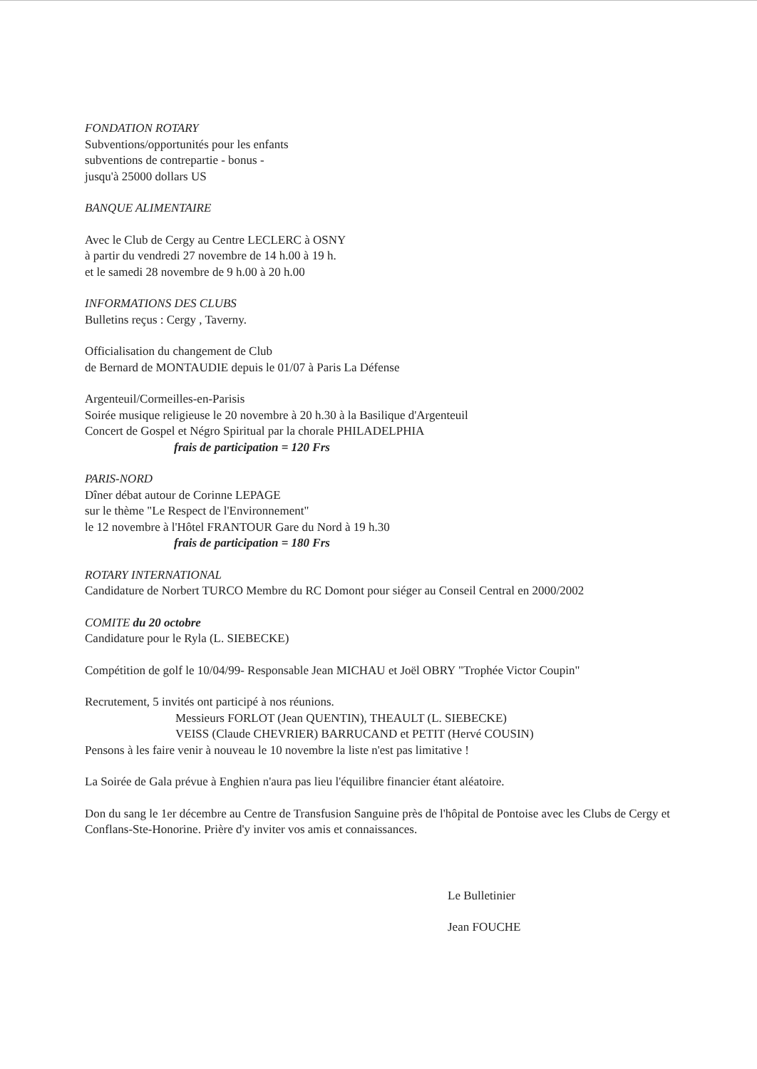FONDATION ROTARY
Subventions/opportunités pour les enfants
subventions de contrepartie - bonus -
jusqu'à 25000 dollars US
BANQUE ALIMENTAIRE
Avec le Club de Cergy au Centre LECLERC à OSNY
à partir du vendredi 27 novembre de 14 h.00 à 19 h.
et le samedi 28 novembre de 9 h.00 à 20 h.00
INFORMATIONS DES CLUBS
Bulletins reçus : Cergy , Taverny.
Officialisation du changement de Club
de Bernard de MONTAUDIE depuis le 01/07 à Paris La Défense
Argenteuil/Cormeilles-en-Parisis
Soirée musique religieuse le 20 novembre à 20 h.30 à la Basilique d'Argenteuil
Concert de Gospel et Négro Spiritual par la chorale PHILADELPHIA
frais de participation = 120 Frs
PARIS-NORD
Dîner débat autour de Corinne LEPAGE
sur le thème "Le Respect de l'Environnement"
le 12 novembre à l'Hôtel FRANTOUR Gare du Nord à 19 h.30
frais de participation = 180 Frs
ROTARY INTERNATIONAL
Candidature de Norbert TURCO Membre du RC Domont pour siéger au Conseil Central en 2000/2002
COMITE du 20 octobre
Candidature pour le Ryla (L. SIEBECKE)
Compétition de golf le 10/04/99- Responsable Jean MICHAU et Joël OBRY "Trophée Victor Coupin"
Recrutement, 5 invités ont participé à nos réunions.
Messieurs FORLOT (Jean QUENTIN), THEAULT (L. SIEBECKE)
VEISS (Claude CHEVRIER) BARRUCAND et PETIT (Hervé COUSIN)
Pensons à les faire venir à nouveau le 10 novembre la liste n'est pas limitative !
La Soirée de Gala prévue à Enghien n'aura pas lieu l'équilibre financier étant aléatoire.
Don du sang le 1er décembre au Centre de Transfusion Sanguine près de l'hôpital de Pontoise avec les Clubs de Cergy et Conflans-Ste-Honorine. Prière d'y inviter vos amis et connaissances.
Le Bulletinier
Jean FOUCHE